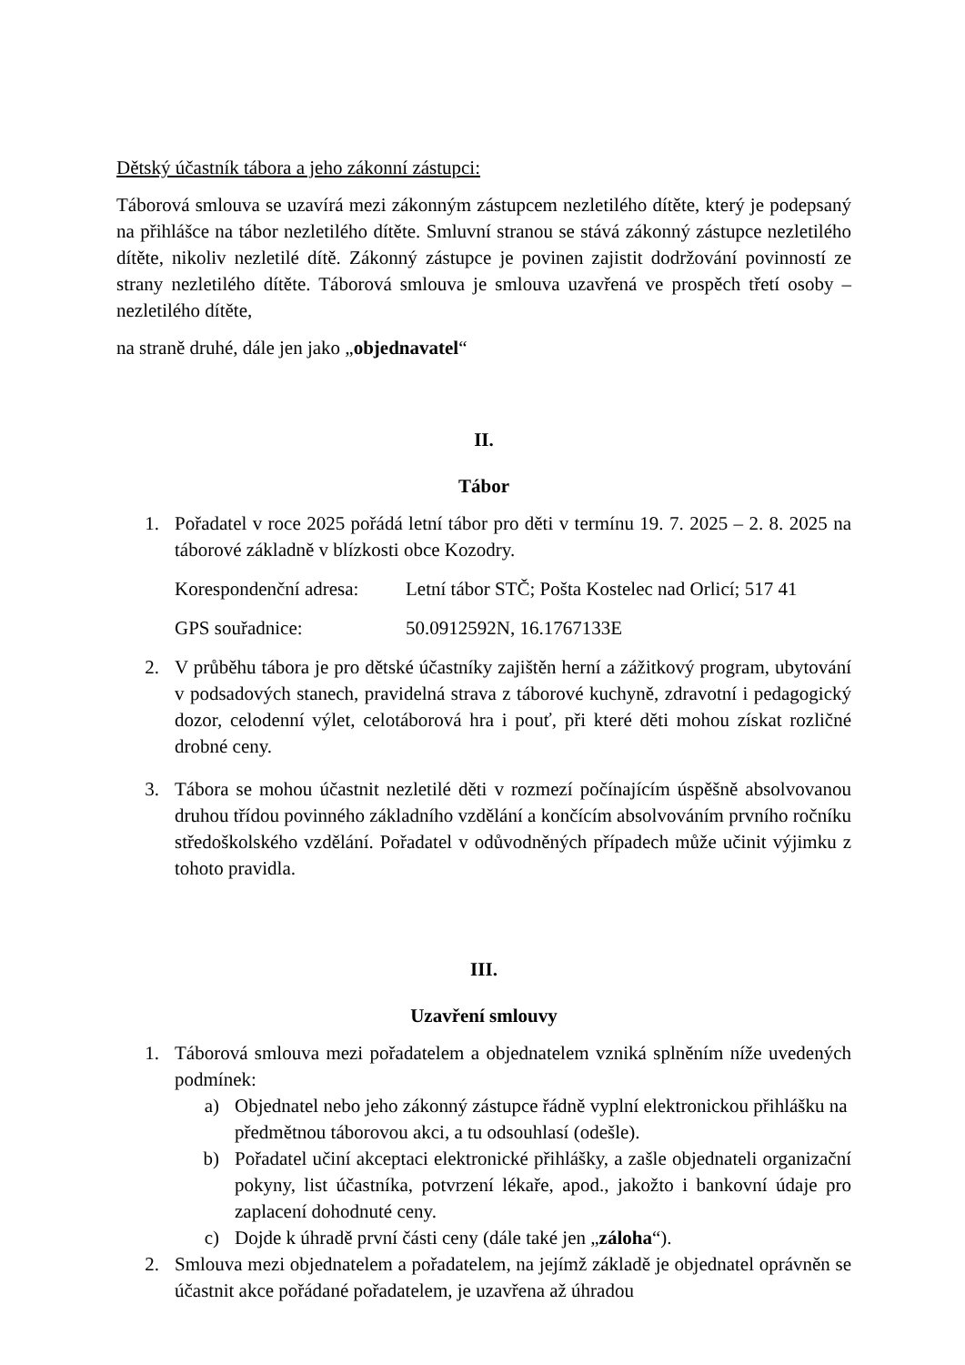Dětský účastník tábora a jeho zákonní zástupci:
Táborová smlouva se uzavírá mezi zákonným zástupcem nezletilého dítěte, který je podepsaný na přihlášce na tábor nezletilého dítěte. Smluvní stranou se stává zákonný zástupce nezletilého dítěte, nikoliv nezletilé dítě. Zákonný zástupce je povinen zajistit dodržování povinností ze strany nezletilého dítěte. Táborová smlouva je smlouva uzavřená ve prospěch třetí osoby – nezletilého dítěte,
na straně druhé, dále jen jako „objednavatel“
II.
Tábor
1. Pořadatel v roce 2025 pořádá letní tábor pro děti v termínu 19. 7. 2025 – 2. 8. 2025 na táborové základně v blízkosti obce Kozodry.
Korespondenční adresa: Letní tábor STČ; Pošta Kostelec nad Orlicí; 517 41
GPS souřadnice: 50.0912592N, 16.1767133E
2. V průběhu tábora je pro dětské účastníky zajištěn herní a zážitkový program, ubytování v podsadových stanech, pravidelná strava z táborové kuchyně, zdravotní i pedagogický dozor, celodenní výlet, celotáborová hra i pouť, při které děti mohou získat rozličné drobné ceny.
3. Tábora se mohou účastnit nezletilé děti v rozmezí počínajícím úspěšně absolvovanou druhou třídou povinného základního vzdělání a končícím absolvováním prvního ročníku středoškolského vzdělání. Pořadatel v odůvodněných případech může učinit výjimku z tohoto pravidla.
III.
Uzavření smlouvy
1. Táborová smlouva mezi pořadatelem a objednatelem vzniká splněním níže uvedených podmínek:
a) Objednatel nebo jeho zákonný zástupce řádně vyplní elektronickou přihlášku na předmětnou táborovou akci, a tu odsouhlasí (odešle).
b) Pořadatel učiní akceptaci elektronické přihlášky, a zašle objednateli organizační pokyny, list účastníka, potvrzení lékaře, apod., jakožto i bankovní údaje pro zaplacení dohodnuté ceny.
c) Dojde k úhradě první části ceny (dále také jen „záloha“).
2. Smlouva mezi objednatelem a pořadatelem, na jejímž základě je objednatel oprávněn se účastnit akce pořádané pořadatelem, je uzavřena až úhradou